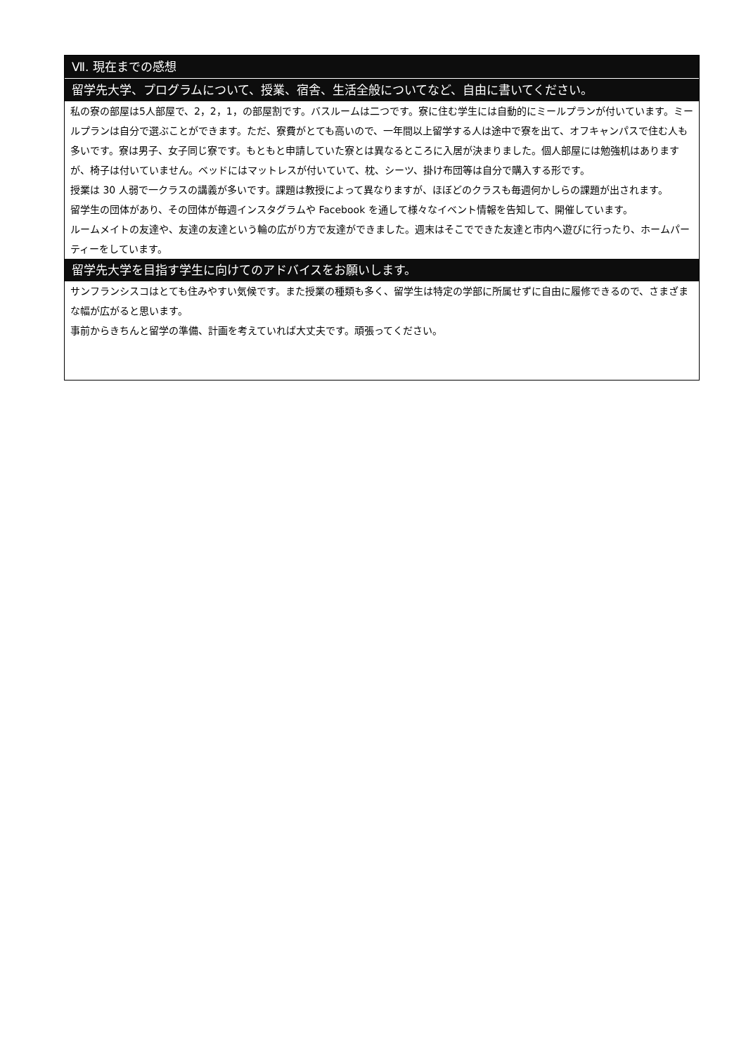Ⅶ. 現在までの感想
留学先大学、プログラムについて、授業、宿舎、生活全般についてなど、自由に書いてください。
私の寮の部屋は5人部屋で、2，2，1，の部屋割です。バスルームは二つです。寮に住む学生には自動的にミールプランが付いています。ミールプランは自分で選ぶことができます。ただ、寮費がとても高いので、一年間以上留学する人は途中で寮を出て、オフキャンパスで住む人も多いです。寮は男子、女子同じ寮です。もともと申請していた寮とは異なるところに入居が決まりました。個人部屋には勉強机はありますが、椅子は付いていません。ベッドにはマットレスが付いていて、枕、シーツ、掛け布団等は自分で購入する形です。
授業は 30 人弱で一クラスの講義が多いです。課題は教授によって異なりますが、ほぼどのクラスも毎週何かしらの課題が出されます。
留学生の団体があり、その団体が毎週インスタグラムや Facebook を通して様々なイベント情報を告知して、開催しています。
ルームメイトの友達や、友達の友達という輪の広がり方で友達ができました。週末はそこでできた友達と市内へ遊びに行ったり、ホームパーティーをしています。
留学先大学を目指す学生に向けてのアドバイスをお願いします。
サンフランシスコはとても住みやすい気候です。また授業の種類も多く、留学生は特定の学部に所属せずに自由に履修できるので、さまざまな幅が広がると思います。
事前からきちんと留学の準備、計画を考えていれば大丈夫です。頑張ってください。